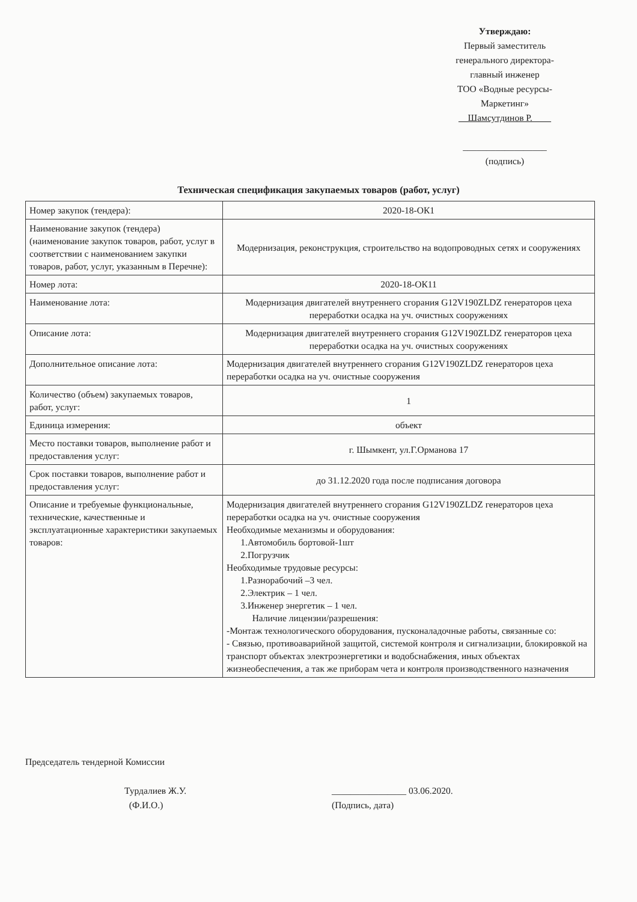Утверждаю:
Первый заместитель
генерального директора-
главный инженер
ТОО «Водные ресурсы-
Маркетинг»
__Шамсутдинов Р.____
__________________
(подпись)
Техническая спецификация закупаемых товаров (работ, услуг)
| Номер закупок (тендера): | 2020-18-ОК1 |
| Наименование закупок (тендера) (наименование закупок товаров, работ, услуг в соответствии с наименованием закупки товаров, работ, услуг, указанным в Перечне): | Модернизация, реконструкция, строительство на водопроводных сетях и сооружениях |
| Номер лота: | 2020-18-ОК11 |
| Наименование лота: | Модернизация двигателей внутреннего сгорания G12V190ZLDZ генераторов цеха переработки осадка на уч. очистных сооружениях |
| Описание лота: | Модернизация двигателей внутреннего сгорания G12V190ZLDZ генераторов цеха переработки осадка на уч. очистных сооружениях |
| Дополнительное описание лота: | Модернизация двигателей внутреннего сгорания G12V190ZLDZ генераторов цеха переработки осадка на уч. очистные сооружения |
| Количество (объем) закупаемых товаров, работ, услуг: | 1 |
| Единица измерения: | объект |
| Место поставки товаров, выполнение работ и предоставления услуг: | г. Шымкент, ул.Г.Орманова 17 |
| Срок поставки товаров, выполнение работ и предоставления услуг: | до 31.12.2020 года после подписания договора |
| Описание и требуемые функциональные, технические, качественные и эксплуатационные характеристики закупаемых товаров: | Модернизация двигателей внутреннего сгорания G12V190ZLDZ генераторов цеха переработки осадка на уч. очистные сооружения Необходимые механизмы и оборудования: 1.Автомобиль бортовой-1шт 2.Погрузчик Необходимые трудовые ресурсы: 1.Разнорабочий –3 чел. 2.Электрик – 1 чел. 3.Инженер энергетик – 1 чел. Наличие лицензии/разрешения: -Монтаж технологического оборудования, пусконаладочные работы, связанные со: - Связью, противоаварийной защитой, системой контроля и сигнализации, блокировкой на транспорт объектах электроэнергетики и водобснабжения, иных объектах жизнеобеспечения, а так же приборам чета и контроля производственного назначения |
Председатель тендерной Комиссии
Турдалиев Ж.У.
(Ф.И.О.)
________________ 03.06.2020.
(Подпись, дата)